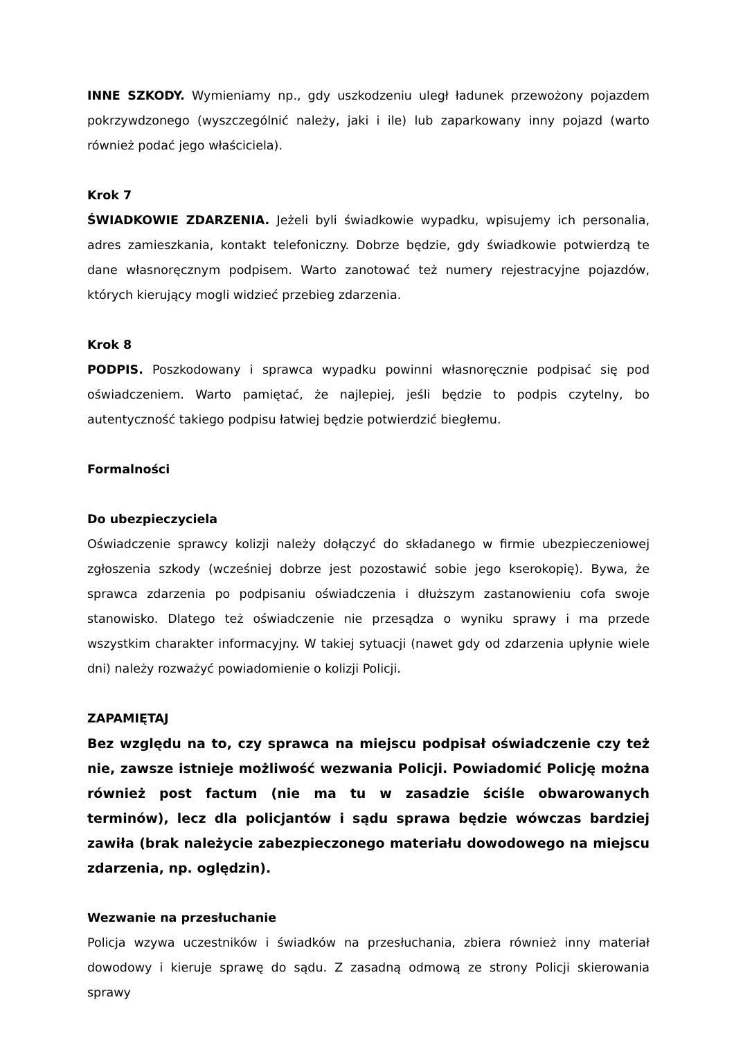INNE SZKODY. Wymieniamy np., gdy uszkodzeniu uległ ładunek przewożony pojazdem pokrzywdzonego (wyszczególnić należy, jaki i ile) lub zaparkowany inny pojazd (warto również podać jego właściciela).
Krok 7
ŚWIADKOWIE ZDARZENIA. Jeżeli byli świadkowie wypadku, wpisujemy ich personalia, adres zamieszkania, kontakt telefoniczny. Dobrze będzie, gdy świadkowie potwierdzą te dane własnoręcznym podpisem. Warto zanotować też numery rejestracyjne pojazdów, których kierujący mogli widzieć przebieg zdarzenia.
Krok 8
PODPIS. Poszkodowany i sprawca wypadku powinni własnoręcznie podpisać się pod oświadczeniem. Warto pamiętać, że najlepiej, jeśli będzie to podpis czytelny, bo autentyczność takiego podpisu łatwiej będzie potwierdzić biegłemu.
Formalności
Do ubezpieczyciela
Oświadczenie sprawcy kolizji należy dołączyć do składanego w firmie ubezpieczeniowej zgłoszenia szkody (wcześniej dobrze jest pozostawić sobie jego kserokopię). Bywa, że sprawca zdarzenia po podpisaniu oświadczenia i dłuższym zastanowieniu cofa swoje stanowisko. Dlatego też oświadczenie nie przesądza o wyniku sprawy i ma przede wszystkim charakter informacyjny. W takiej sytuacji (nawet gdy od zdarzenia upłynie wiele dni) należy rozważyć powiadomienie o kolizji Policji.
ZAPAMIĘTAJ
Bez względu na to, czy sprawca na miejscu podpisał oświadczenie czy też nie, zawsze istnieje możliwość wezwania Policji. Powiadomić Policję można również post factum (nie ma tu w zasadzie ściśle obwarowanych terminów), lecz dla policjantów i sądu sprawa będzie wówczas bardziej zawiła (brak należycie zabezpieczonego materiału dowodowego na miejscu zdarzenia, np. oględzin).
Wezwanie na przesłuchanie
Policja wzywa uczestników i świadków na przesłuchania, zbiera również inny materiał dowodowy i kieruje sprawę do sądu. Z zasadną odmową ze strony Policji skierowania sprawy